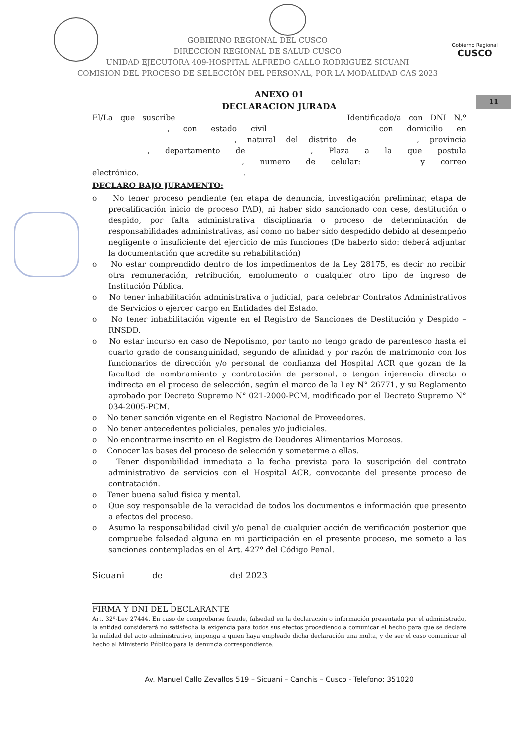Gobierno Regional
CUSCO
11
GOBIERNO REGIONAL DEL CUSCO
DIRECCION REGIONAL DE SALUD CUSCO
UNIDAD EJECUTORA 409-HOSPITAL ALFREDO CALLO RODRIGUEZ SICUANI
COMISION DEL PROCESO DE SELECCIÓN DEL PERSONAL, POR LA MODALIDAD CAS 2023
ANEXO 01
DECLARACION JURADA
El/La que suscribe Identificado/a con DNI N.º , con estado civil con domicilio en , natural del distrito de , provincia , departamento de , Plaza a la que postula , numero de celular: y correo
electrónico. .
DECLARO BAJO JURAMENTO:
o No tener proceso pendiente (en etapa de denuncia, investigación preliminar, etapa de precalificación inicio de proceso PAD), ni haber sido sancionado con cese, destitución o despido, por falta administrativa disciplinaria o proceso de determinación de responsabilidades administrativas, así como no haber sido despedido debido al desempeño negligente o insuficiente del ejercicio de mis funciones (De haberlo sido: deberá adjuntar la documentación que acredite su rehabilitación)
o No estar comprendido dentro de los impedimentos de la Ley 28175, es decir no recibir otra remuneración, retribución, emolumento o cualquier otro tipo de ingreso de Institución Pública.
o No tener inhabilitación administrativa o judicial, para celebrar Contratos Administrativos de Servicios o ejercer cargo en Entidades del Estado.
o No tener inhabilitación vigente en el Registro de Sanciones de Destitución y Despido –RNSDD.
o No estar incurso en caso de Nepotismo, por tanto no tengo grado de parentesco hasta el cuarto grado de consanguinidad, segundo de afinidad y por razón de matrimonio con los funcionarios de dirección y/o personal de confianza del Hospital ACR que gozan de la facultad de nombramiento y contratación de personal, o tengan injerencia directa o indirecta en el proceso de selección, según el marco de la Ley N° 26771, y su Reglamento aprobado por Decreto Supremo N° 021-2000-PCM, modificado por el Decreto Supremo N° 034-2005-PCM.
o No tener sanción vigente en el Registro Nacional de Proveedores.
o No tener antecedentes policiales, penales y/o judiciales.
o No encontrarme inscrito en el Registro de Deudores Alimentarios Morosos.
o Conocer las bases del proceso de selección y someterme a ellas.
o Tener disponibilidad inmediata a la fecha prevista para la suscripción del contrato administrativo de servicios con el Hospital ACR, convocante del presente proceso de contratación.
o Tener buena salud física y mental.
o Que soy responsable de la veracidad de todos los documentos e información que presento a efectos del proceso.
o Asumo la responsabilidad civil y/o penal de cualquier acción de verificación posterior que compruebe falsedad alguna en mi participación en el presente proceso, me someto a las sanciones contempladas en el Art. 427º del Código Penal.
Sicuani de del 2023
FIRMA Y DNI DEL DECLARANTE
Art. 32º-Ley 27444. En caso de comprobarse fraude, falsedad en la declaración o información presentada por el administrado, la entidad considerará no satisfecha la exigencia para todos sus efectos procediendo a comunicar el hecho para que se declare la nulidad del acto administrativo, imponga a quien haya empleado dicha declaración una multa, y de ser el caso comunicar al hecho al Ministerio Público para la denuncia correspondiente.
Av. Manuel Callo Zevallos 519 – Sicuani – Canchis – Cusco - Telefono: 351020